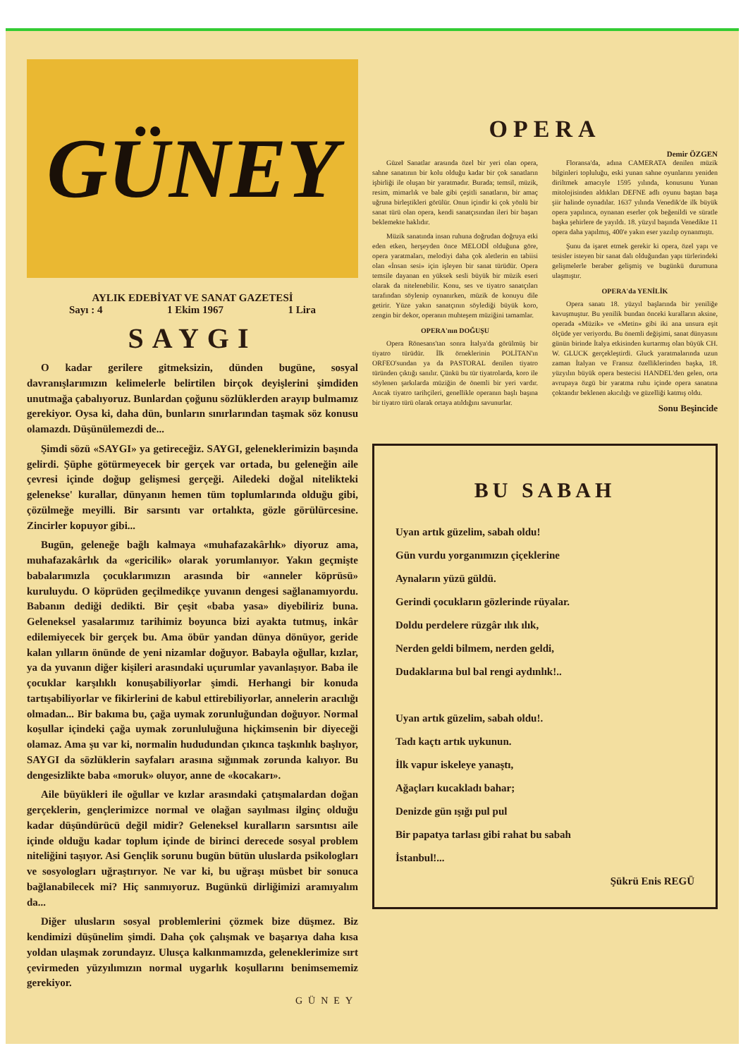GÜNEY
AYLIK EDEBİYAT VE SANAT GAZETESİ
Sayı : 4 1 Ekim 1967 1 Lira
SAYGI
O kadar gerilere gitmeksizin, dünden bugüne, sosyal davranışlarımızın kelimelerle belirtilen birçok deyişlerini şimdiden unutmağa çabalıyoruz. Bunlardan çoğunu sözlüklerden arayıp bulmamız gerekiyor. Oysa ki, daha dün, bunların sınırlarından taşmak söz konusu olamazdı. Düşünülemezdi de...
Şimdi sözü «SAYGI» ya getireceğiz. SAYGI, geleneklerimizin başında gelirdi. Şüphe götürmeyecek bir gerçek var ortada, bu geleneğin aile çevresi içinde doğup gelişmesi gerçeği. Ailedeki doğal nitelikteki gelenekse' kurallar, dünyanın hemen tüm toplumlarında olduğu gibi, çözülmeğe meyilli. Bir sarsıntı var ortalıkta, gözle görülürcesine. Zincirler kopuyor gibi...
Bugün, geleneğe bağlı kalmaya «muhafazakârlık» diyoruz ama, muhafazakârlık da «gericilik» olarak yorumlanıyor. Yakın geçmişte babalarımızla çocuklarımızın arasında bir «anneler köprüsü» kuruluydu. O köprüden geçilmedikçe yuvanın dengesi sağlanamıyordu. Babanın dediği dedikti. Bir çeşit «baba yasa» diyebiliriz buna. Geleneksel yasalarımız tarihimiz boyunca bizi ayakta tutmuş, inkâr edilemiyecek bir gerçek bu. Ama öbür yandan dünya dönüyor, geride kalan yılların önünde de yeni nizamlar doğuyor. Babayla oğullar, kızlar, ya da yuvanın diğer kişileri arasındaki uçurumlar yavanlaşıyor. Baba ile çocuklar karşılıklı konuşabiliyorlar şimdi. Herhangi bir konuda tartışabiliyorlar ve fikirlerini de kabul ettirebiliyorlar, annelerin aracılığı olmadan... Bir bakıma bu, çağa uymak zorunluğundan doğuyor. Normal koşullar içindeki çağa uymak zorunluluğuna hiçkimsenin bir diyeceği olamaz. Ama şu var ki, normalin hududundan çıkınca taşkınlık başlıyor, SAYGI da sözlüklerin sayfaları arasına sığınmak zorunda kalıyor. Bu dengesizlikte baba «moruk» oluyor, anne de «kocakarı».
Aile büyükleri ile oğullar ve kızlar arasındaki çatışmalardan doğan gerçeklerin, gençlerimizce normal ve olağan sayılması ilginç olduğu kadar düşündürücü değil midir? Geleneksel kuralların sarsıntısı aile içinde olduğu kadar toplum içinde de birinci derecede sosyal problem niteliğini taşıyor. Asi Gençlik sorunu bugün bütün uluslarda psikologları ve sosyologları uğraştırıyor. Ne var ki, bu uğraşı müsbet bir sonuca bağlanabilecek mi? Hiç sanmıyoruz. Bugünkü dirliğimizi aramıyalım da...
Diğer ulusların sosyal problemlerini çözmek bize düşmez. Biz kendimizi düşünelim şimdi. Daha çok çalışmak ve başarıya daha kısa yoldan ulaşmak zorundayız. Ulusça kalkınmamızda, geleneklerimize sırt çevirmeden yüzyılımızın normal uygarlık koşullarını benimsememiz gerekiyor.
GÜNEY
OPERA
Demir ÖZGEN
Güzel Sanatlar arasında özel bir yeri olan opera, sahne sanatının bir kolu olduğu kadar bir çok sanatların işbirliği ile oluşan bir yaratmadır. Burada; temsil, müzik, resim, mimarlık ve bale gibi çeşitli sanatların, bir amaç uğruna birleştikleri görülür. Onun içindir ki çok yönlü bir sanat türü olan opera, kendi sanatçısından ileri bir başarı beklemekte haklıdır.
Müzik sanatında insan ruhuna doğrudan doğruya etki eden etken, herşeyden önce MELODİ olduğuna göre, opera yaratmaları, melodiyi daha çok aletlerin en tabiisi olan «İnsan sesi» için işleyen bir sanat türüdür. Opera temsile dayanan en yüksek sesli büyük bir müzik eseri olarak da nitelenebilir. Konu, ses ve tiyatro sanatçıları tarafından söylenip oynanırken, müzik de konuyu dile getirir. Yüze yakın sanatçının söylediği büyük koro, zengin bir dekor, operanın muhteşem müziğini tamamlar.
OPERA'nın DOĞUŞU
Opera Rönesans'tan sonra İtalya'da görülmüş bir tiyatro türüdür. İlk örneklerinin POLİTAN'ın ORFEO'sundan ya da PASTORAL denilen tiyatro türünden çıktığı sanılır. Çünkü bu tür tiyatrolarda, koro ile söylenen şarkılarda müziğin de önemli bir yeri vardır. Ancak tiyatro tarihçileri, genellikle operanın başlı başına bir tiyatro türü olarak ortaya atıldığını savunurlar.
Floransa'da, adına CAMERATA denilen müzik bilginleri topluluğu, eski yunan sahne oyunlarını yeniden diriltmek amacıyle 1595 yılında, konusunu Yunan mitolojisinden aldıkları DEFNE adlı oyunu baştan başa şiir halinde oynadılar. 1637 yılında Venedik'de ilk büyük opera yapılınca, oynanan eserler çok beğenildi ve süratle başka şehirlere de yayıldı. 18. yüzyıl başında Venedikte 11 opera daha yapılmış, 400'e yakın eser yazılıp oynanmıştı.
Şunu da işaret etmek gerekir ki opera, özel yapı ve tesisler isteyen bir sanat dalı olduğundan yapı türlerindeki gelişmelerle beraber gelişmiş ve bugünkü durumuna ulaşmıştır.
OPERA'da YENİLİK
Opera sanatı 18. yüzyıl başlarında bir yeniliğe kavuşmuştur. Bu yenilik bundan önceki kuralların aksine, operada «Müzik» ve «Metin» gibi iki ana unsura eşit ölçüde yer veriyordu. Bu önemli değişimi, sanat dünyasını günün birinde İtalya etkisinden kurtarmış olan büyük CH. W. GLUCK gerçekleştirdi. Gluck yaratmalarında uzun zaman İtalyan ve Fransız özelliklerinden başka, 18. yüzyılın büyük opera bestecisi HANDEL'den gelen, orta avrupaya özgü bir yaratma ruhu içinde opera sanatına çoktandır beklenen akıcılığı ve güzelliği katmış oldu.
Sonu Beşincide
BU SABAH
Uyan artık güzelim, sabah oldu!
Gün vurdu yorganımızın çiçeklerine
Aynaların yüzü güldü.
Gerindi çocukların gözlerinde rüyalar.
Doldu perdelere rüzgâr ılık ılık,
Nerden geldi bilmem, nerden geldi,
Dudaklarına bul bal rengi aydınlık!..
Uyan artık güzelim, sabah oldu!.
Tadı kaçtı artık uykunun.
İlk vapur iskeleye yanaştı,
Ağaçları kucakladı bahar;
Denizde gün ışığı pul pul
Bir papatya tarlası gibi rahat bu sabah
İstanbul!...
Şükrü Enis REGÜ